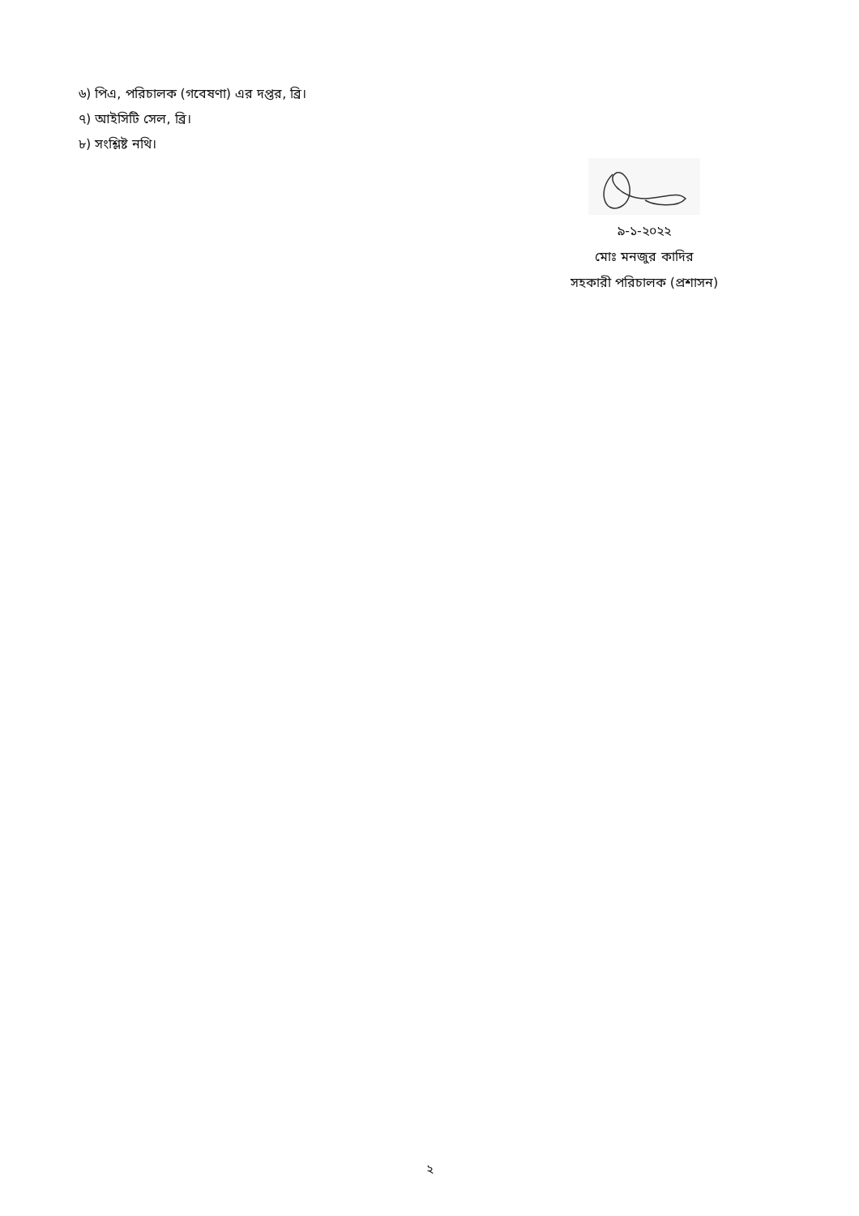৬) পিএ, পরিচালক (গবেষণা) এর দপ্তর, ব্রি।
৭) আইসিটি সেল, ব্রি।
৮) সংশ্লিষ্ট নথি।
৯-১-২০২২
মোঃ মনজুর কাদির
সহকারী পরিচালক (প্রশাসন)
২